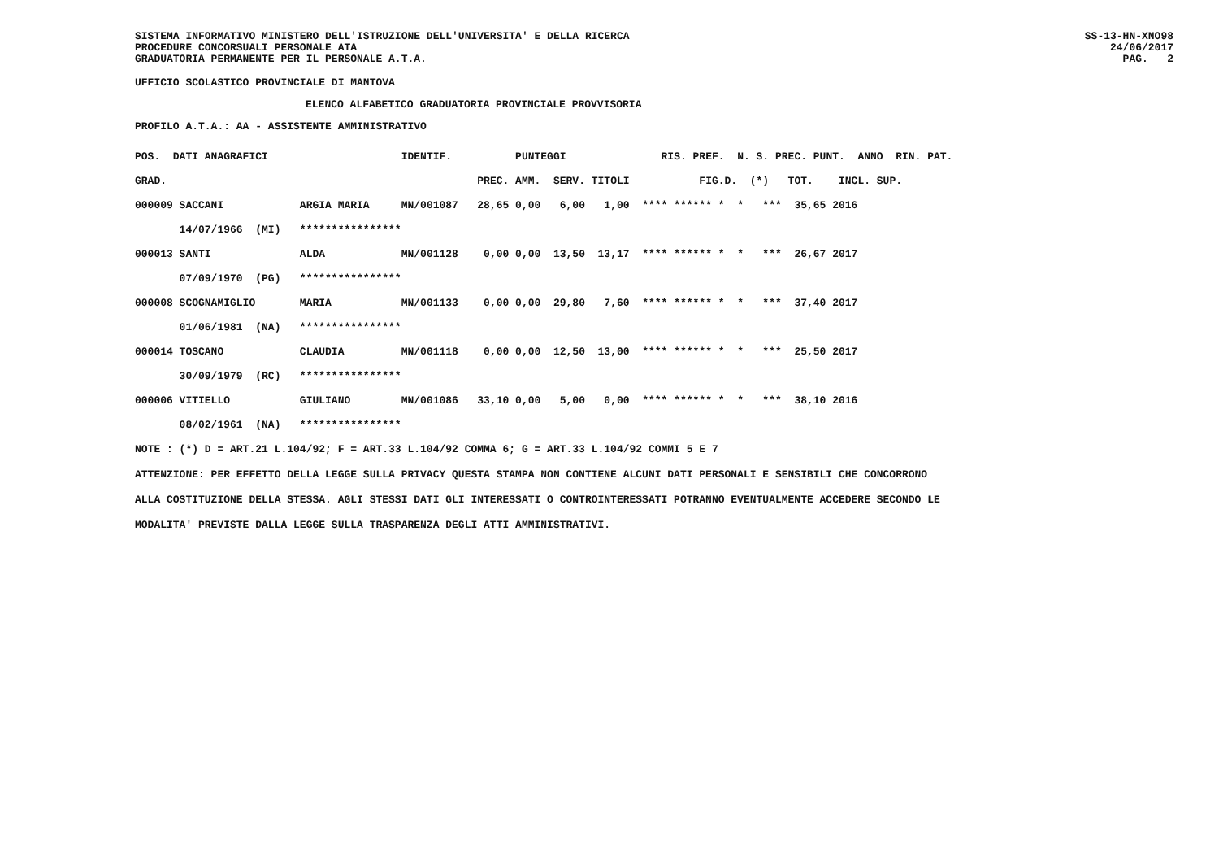SISTEMA INFORMATIVO MINISTERO DELL'ISTRUZIONE DELL'UNIVERSITA' E DELLA RICERCA
PROCEDURE CONCORSUALI PERSONALE ATA
GRADUATORIA PERMANENTE PER IL PERSONALE A.T.A. SS-13-HN-XNO98
24/06/2017
PAG. 2
UFFICIO SCOLASTICO PROVINCIALE DI MANTOVA
ELENCO ALFABETICO GRADUATORIA PROVINCIALE PROVVISORIA
PROFILO A.T.A.: AA - ASSISTENTE AMMINISTRATIVO
| POS. DATI ANAGRAFICI | | IDENTIF. | PUNTEGGI | | | | RIS. PREF. N. S. PREC. PUNT. ANNO RIN. PAT. |
| GRAD. | | | PREC. | AMM. | SERV. | TITOLI | FIG.D. (*) TOT. INCL. SUP. |
| 000009 SACCANI | ARGIA MARIA | MN/001087 | 28,65 | 0,00 | 6,00 | 1,00 | **** ****** * * *** 35,65 2016 |
| 14/07/1966 (MI) | **************** | | | | | | |
| 000013 SANTI | ALDA | MN/001128 | 0,00 | 0,00 | 13,50 | 13,17 | **** ****** * * *** 26,67 2017 |
| 07/09/1970 (PG) | **************** | | | | | | |
| 000008 SCOGNAMIGLIO | MARIA | MN/001133 | 0,00 | 0,00 | 29,80 | 7,60 | **** ****** * * *** 37,40 2017 |
| 01/06/1981 (NA) | **************** | | | | | | |
| 000014 TOSCANO | CLAUDIA | MN/001118 | 0,00 | 0,00 | 12,50 | 13,00 | **** ****** * * *** 25,50 2017 |
| 30/09/1979 (RC) | **************** | | | | | | |
| 000006 VITIELLO | GIULIANO | MN/001086 | 33,10 | 0,00 | 5,00 | 0,00 | **** ****** * * *** 38,10 2016 |
| 08/02/1961 (NA) | **************** | | | | | | |
NOTE : (*) D = ART.21 L.104/92; F = ART.33 L.104/92 COMMA 6; G = ART.33 L.104/92 COMMI 5 E 7
ATTENZIONE: PER EFFETTO DELLA LEGGE SULLA PRIVACY QUESTA STAMPA NON CONTIENE ALCUNI DATI PERSONALI E SENSIBILI CHE CONCORRONO
ALLA COSTITUZIONE DELLA STESSA. AGLI STESSI DATI GLI INTERESSATI O CONTROINTERESSATI POTRANNO EVENTUALMENTE ACCEDERE SECONDO LE
MODALITA' PREVISTE DALLA LEGGE SULLA TRASPARENZA DEGLI ATTI AMMINISTRATIVI.